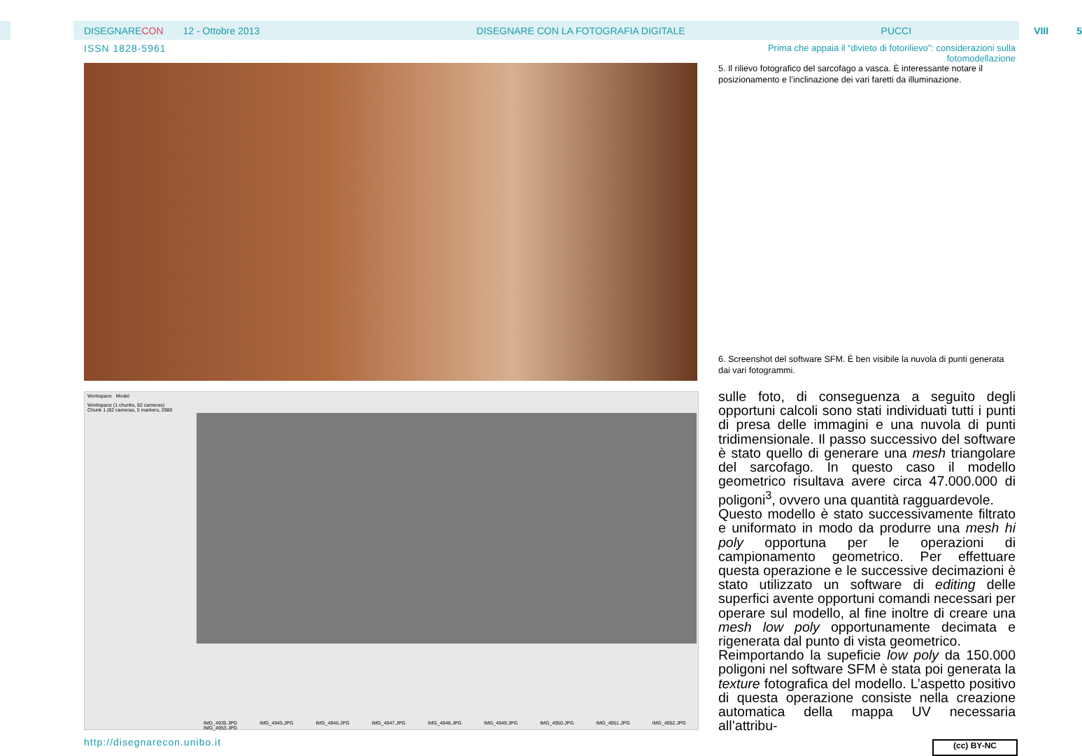DISEGNARECON 12 - Ottobre 2013 DISEGNARE CON LA FOTOGRAFIA DIGITALE PUCCI VIII 5
ISSN 1828-5961
Prima che appaia il “divieto di fotorilievo”: considerazioni sulla fotomodellazione
Workspace Model
Workspace (1 chunks, 82 cameras)
Chunk 1 (82 cameras, 5 markers, 2980
IMG_4935.JPG IMG_4945.JPG IMG_4946.JPG IMG_4947.JPG IMG_4948.JPG IMG_4949.JPG IMG_4950.JPG IMG_4951.JPG IMG_4952.JPG IMG_4953.JPG
5. Il rilievo fotografico del sarcofago a vasca. È interessante notare il posizionamento e l’inclinazione dei vari faretti da illuminazione.
6. Screenshot del software SFM. È ben visibile la nuvola di punti generata dai vari fotogrammi.
sulle foto, di conseguenza a seguito degli opportuni calcoli sono stati individuati tutti i punti di presa delle immagini e una nuvola di punti tridimensionale. Il passo successivo del software è stato quello di generare una mesh triangolare del sarcofago. In questo caso il modello geometrico risultava avere circa 47.000.000 di poligoni<sup>3</sup>, ovvero una quantità ragguardevole.
Questo modello è stato successivamente filtrato e uniformato in modo da produrre una mesh hi poly opportuna per le operazioni di campionamento geometrico. Per effettuare questa operazione e le successive decimazioni è stato utilizzato un software di editing delle superfici avente opportuni comandi necessari per operare sul modello, al fine inoltre di creare una mesh low poly opportunamente decimata e rigenerata dal punto di vista geometrico.
Reimportando la supeficie low poly da 150.000 poligoni nel software SFM è stata poi generata la texture fotografica del modello. L’aspetto positivo di questa operazione consiste nella creazione automatica della mappa UV necessaria all’attribu-
http://disegnarecon.unibo.it (cc) BY-NC